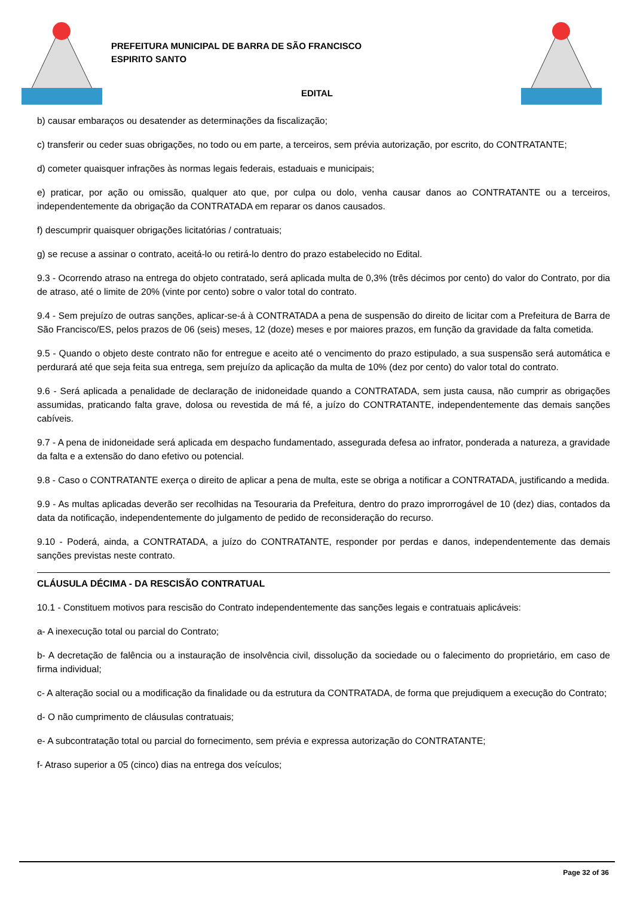PREFEITURA MUNICIPAL DE BARRA DE SÃO FRANCISCO
ESPIRITO SANTO
EDITAL
b) causar embaraços ou desatender as determinações da fiscalização;
c) transferir ou ceder suas obrigações, no todo ou em parte, a terceiros, sem prévia autorização, por escrito, do CONTRATANTE;
d) cometer quaisquer infrações às normas legais federais, estaduais e municipais;
e) praticar, por ação ou omissão, qualquer ato que, por culpa ou dolo, venha causar danos ao CONTRATANTE ou a terceiros, independentemente da obrigação da CONTRATADA em reparar os danos causados.
f) descumprir quaisquer obrigações licitatórias / contratuais;
g) se recuse a assinar o contrato, aceitá-lo ou retirá-lo dentro do prazo estabelecido no Edital.
9.3 - Ocorrendo atraso na entrega do objeto contratado, será aplicada multa de 0,3% (três décimos por cento) do valor do Contrato, por dia de atraso, até o limite de 20% (vinte por cento) sobre o valor total do contrato.
9.4 - Sem prejuízo de outras sanções, aplicar-se-á à CONTRATADA a pena de suspensão do direito de licitar com a Prefeitura de Barra de São Francisco/ES, pelos prazos de 06 (seis) meses, 12 (doze) meses e por maiores prazos, em função da gravidade da falta cometida.
9.5 - Quando o objeto deste contrato não for entregue e aceito até o vencimento do prazo estipulado, a sua suspensão será automática e perdurará até que seja feita sua entrega, sem prejuízo da aplicação da multa de 10% (dez por cento) do valor total do contrato.
9.6 - Será aplicada a penalidade de declaração de inidoneidade quando a CONTRATADA, sem justa causa, não cumprir as obrigações assumidas, praticando falta grave, dolosa ou revestida de má fé, a juízo do CONTRATANTE, independentemente das demais sanções cabíveis.
9.7 - A pena de inidoneidade será aplicada em despacho fundamentado, assegurada defesa ao infrator, ponderada a natureza, a gravidade da falta e a extensão do dano efetivo ou potencial.
9.8 - Caso o CONTRATANTE exerça o direito de aplicar a pena de multa, este se obriga a notificar a CONTRATADA, justificando a medida.
9.9 - As multas aplicadas deverão ser recolhidas na Tesouraria da Prefeitura, dentro do prazo improrrogável de 10 (dez) dias, contados da data da notificação, independentemente do julgamento de pedido de reconsideração do recurso.
9.10 - Poderá, ainda, a CONTRATADA, a juízo do CONTRATANTE, responder por perdas e danos, independentemente das demais sanções previstas neste contrato.
CLÁUSULA DÉCIMA - DA RESCISÃO CONTRATUAL
10.1 - Constituem motivos para rescisão do Contrato independentemente das sanções legais e contratuais aplicáveis:
a- A inexecução total ou parcial do Contrato;
b- A decretação de falência ou a instauração de insolvência civil, dissolução da sociedade ou o falecimento do proprietário, em caso de firma individual;
c- A alteração social ou a modificação da finalidade ou da estrutura da CONTRATADA, de forma que prejudiquem a execução do Contrato;
d- O não cumprimento de cláusulas contratuais;
e- A subcontratação total ou parcial do fornecimento, sem prévia e expressa autorização do CONTRATANTE;
f- Atraso superior a 05 (cinco) dias na entrega dos veículos;
Page 32 of 36